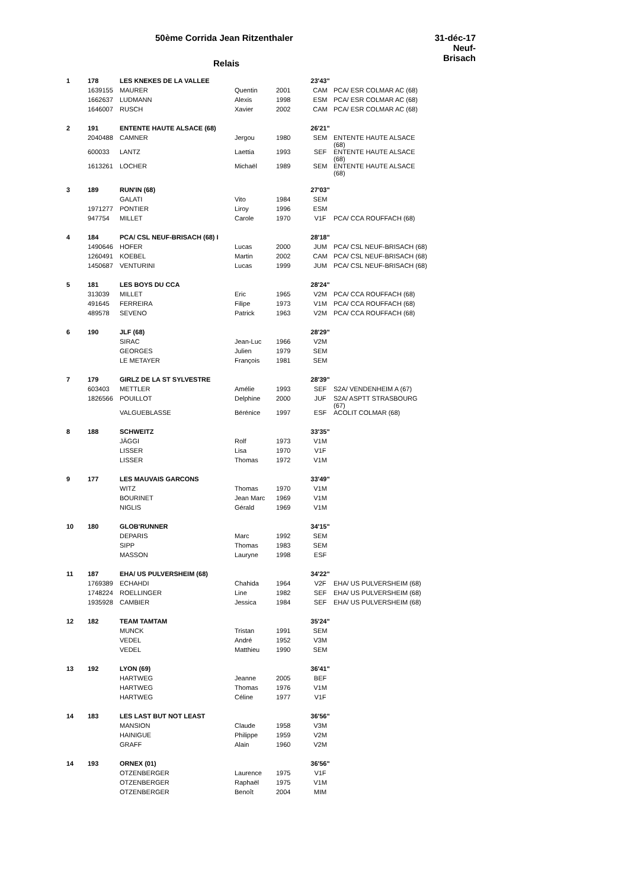50ème Corrida Jean Ritzenthaler
31-déc-17
Neuf-Brisach
Relais
| 1 | 178 | LES KNEKES DE LA VALLEE | | | 23'43" | |
| | 1639155 | MAURER | Quentin | 2001 | CAM | PCA/ ESR COLMAR AC (68) |
| | 1662637 | LUDMANN | Alexis | 1998 | ESM | PCA/ ESR COLMAR AC (68) |
| | 1646007 | RUSCH | Xavier | 2002 | CAM | PCA/ ESR COLMAR AC (68) |
| 2 | 191 | ENTENTE HAUTE ALSACE (68) | | | 26'21" | |
| | 2040488 | CAMNER | Jergou | 1980 | SEM | ENTENTE HAUTE ALSACE (68) |
| | 600033 | LANTZ | Laettia | 1993 | SEF | ENTENTE HAUTE ALSACE (68) |
| | 1613261 | LOCHER | Michaël | 1989 | SEM | ENTENTE HAUTE ALSACE (68) |
| 3 | 189 | RUN'IN (68) | | | 27'03" | |
| | | GALATI | Vito | 1984 | SEM | |
| | 1971277 | PONTIER | Liroy | 1996 | ESM | |
| | 947754 | MILLET | Carole | 1970 | V1F | PCA/ CCA ROUFFACH (68) |
| 4 | 184 | PCA/ CSL NEUF-BRISACH (68) I | | | 28'18" | |
| | 1490646 | HOFER | Lucas | 2000 | JUM | PCA/ CSL NEUF-BRISACH (68) |
| | 1260491 | KOEBEL | Martin | 2002 | CAM | PCA/ CSL NEUF-BRISACH (68) |
| | 1450687 | VENTURINI | Lucas | 1999 | JUM | PCA/ CSL NEUF-BRISACH (68) |
| 5 | 181 | LES BOYS DU CCA | | | 28'24" | |
| | 313039 | MILLET | Eric | 1965 | V2M | PCA/ CCA ROUFFACH (68) |
| | 491645 | FERREIRA | Filipe | 1973 | V1M | PCA/ CCA ROUFFACH (68) |
| | 489578 | SEVENO | Patrick | 1963 | V2M | PCA/ CCA ROUFFACH (68) |
| 6 | 190 | JLF (68) | | | 28'29" | |
| | | SIRAC | Jean-Luc | 1966 | V2M | |
| | | GEORGES | Julien | 1979 | SEM | |
| | | LE METAYER | François | 1981 | SEM | |
| 7 | 179 | GIRLZ DE LA ST SYLVESTRE | | | 28'39" | |
| | 603403 | METTLER | Amélie | 1993 | SEF | S2A/ VENDENHEIM A (67) |
| | 1826566 | POUILLOT | Delphine | 2000 | JUF | S2A/ ASPTT STRASBOURG (67) |
| | | VALGUEBLASSE | Bérénice | 1997 | ESF | ACOLIT COLMAR (68) |
| 8 | 188 | SCHWEITZ | | | 33'35" | |
| | | JÄGGI | Rolf | 1973 | V1M | |
| | | LISSER | Lisa | 1970 | V1F | |
| | | LISSER | Thomas | 1972 | V1M | |
| 9 | 177 | LES MAUVAIS GARCONS | | | 33'49" | |
| | | WITZ | Thomas | 1970 | V1M | |
| | | BOURINET | Jean Marc | 1969 | V1M | |
| | | NIGLIS | Gérald | 1969 | V1M | |
| 10 | 180 | GLOB'RUNNER | | | 34'15" | |
| | | DEPARIS | Marc | 1992 | SEM | |
| | | SIPP | Thomas | 1983 | SEM | |
| | | MASSON | Lauryne | 1998 | ESF | |
| 11 | 187 | EHA/ US PULVERSHEIM (68) | | | 34'22" | |
| | 1769389 | ECHAHDI | Chahida | 1964 | V2F | EHA/ US PULVERSHEIM (68) |
| | 1748224 | ROELLINGER | Line | 1982 | SEF | EHA/ US PULVERSHEIM (68) |
| | 1935928 | CAMBIER | Jessica | 1984 | SEF | EHA/ US PULVERSHEIM (68) |
| 12 | 182 | TEAM TAMTAM | | | 35'24" | |
| | | MUNCK | Tristan | 1991 | SEM | |
| | | VEDEL | André | 1952 | V3M | |
| | | VEDEL | Matthieu | 1990 | SEM | |
| 13 | 192 | LYON (69) | | | 36'41" | |
| | | HARTWEG | Jeanne | 2005 | BEF | |
| | | HARTWEG | Thomas | 1976 | V1M | |
| | | HARTWEG | Céline | 1977 | V1F | |
| 14 | 183 | LES LAST BUT NOT LEAST | | | 36'56" | |
| | | MANSION | Claude | 1958 | V3M | |
| | | HAINIGUE | Philippe | 1959 | V2M | |
| | | GRAFF | Alain | 1960 | V2M | |
| 14 | 193 | ORNEX (01) | | | 36'56" | |
| | | OTZENBERGER | Laurence | 1975 | V1F | |
| | | OTZENBERGER | Raphaël | 1975 | V1M | |
| | | OTZENBERGER | Benoît | 2004 | MIM | |